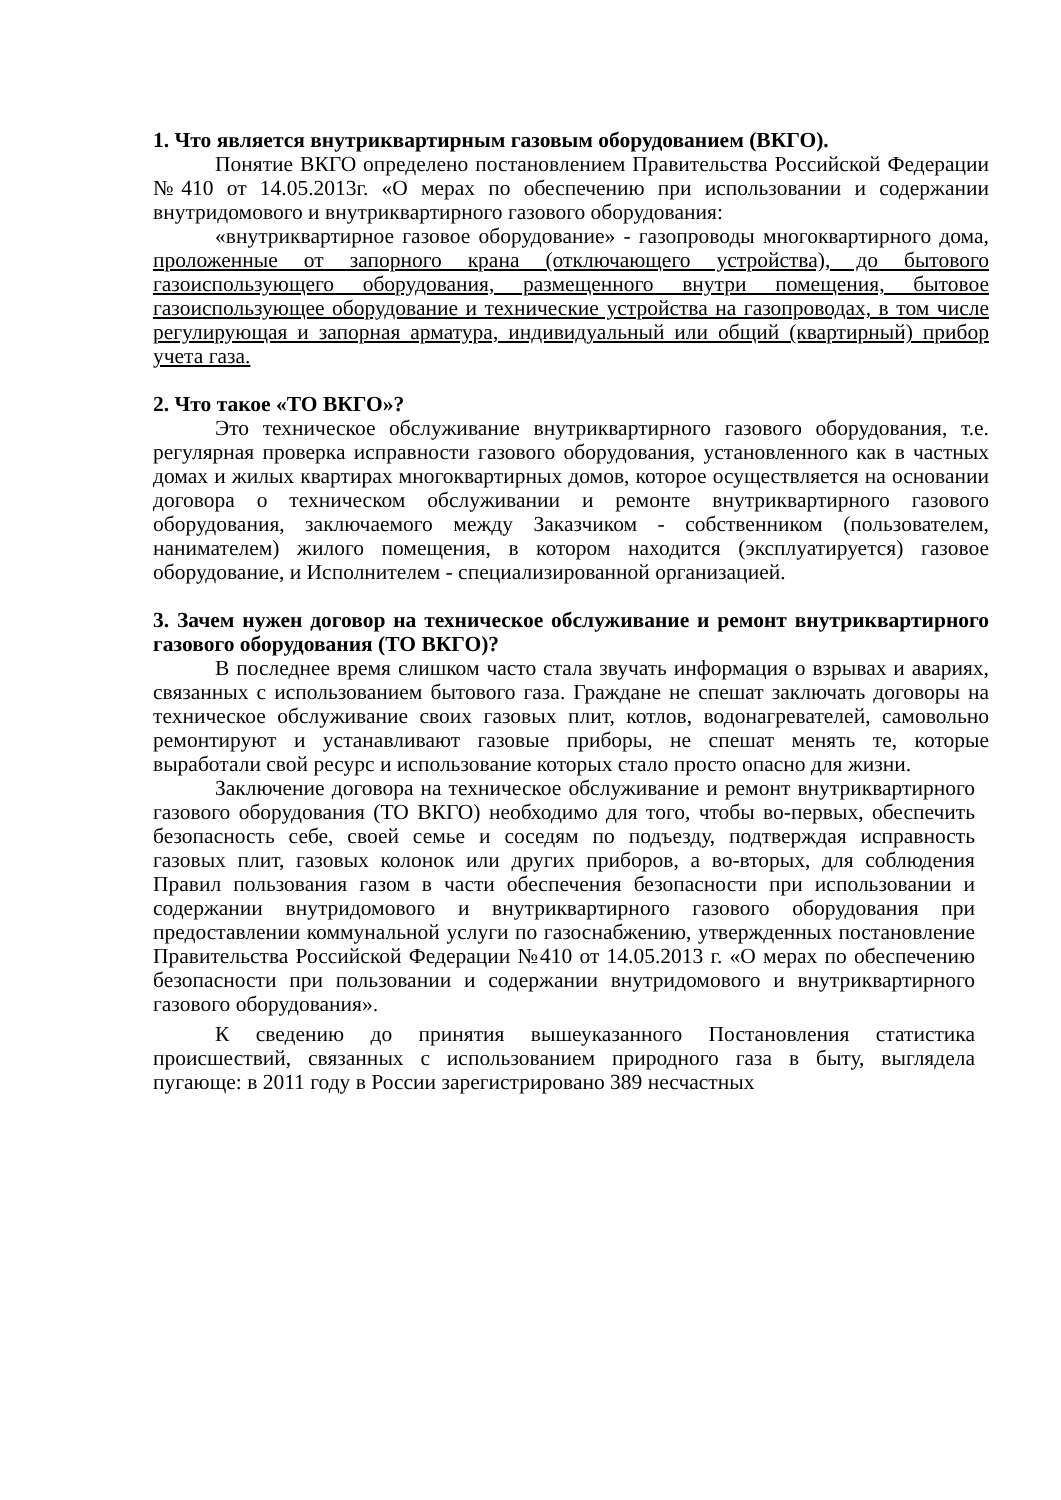1. Что является внутриквартирным газовым оборудованием (ВКГО).
Понятие ВКГО определено постановлением Правительства Российской Федерации №410 от 14.05.2013г. «О мерах по обеспечению при использовании и содержании внутридомового и внутриквартирного газового оборудования:
«внутриквартирное газовое оборудование» - газопроводы многоквартирного дома, проложенные от запорного крана (отключающего устройства), до бытового газоиспользующего оборудования, размещенного внутри помещения, бытовое газоиспользующее оборудование и технические устройства на газопроводах, в том числе регулирующая и запорная арматура, индивидуальный или общий (квартирный) прибор учета газа.
2. Что такое «ТО ВКГО»?
Это техническое обслуживание внутриквартирного газового оборудования, т.е. регулярная проверка исправности газового оборудования, установленного как в частных домах и жилых квартирах многоквартирных домов, которое осуществляется на основании договора о техническом обслуживании и ремонте внутриквартирного газового оборудования, заключаемого между Заказчиком - собственником (пользователем, нанимателем) жилого помещения, в котором находится (эксплуатируется) газовое оборудование, и Исполнителем - специализированной организацией.
3. Зачем нужен договор на техническое обслуживание и ремонт внутриквартирного газового оборудования (ТО ВКГО)?
В последнее время слишком часто стала звучать информация о взрывах и авариях, связанных с использованием бытового газа. Граждане не спешат заключать договоры на техническое обслуживание своих газовых плит, котлов, водонагревателей, самовольно ремонтируют и устанавливают газовые приборы, не спешат менять те, которые выработали свой ресурс и использование которых стало просто опасно для жизни.
Заключение договора на техническое обслуживание и ремонт внутриквартирного газового оборудования (ТО ВКГО) необходимо для того, чтобы во-первых, обеспечить безопасность себе, своей семье и соседям по подъезду, подтверждая исправность газовых плит, газовых колонок или других приборов, а во-вторых, для соблюдения Правил пользования газом в части обеспечения безопасности при использовании и содержании внутридомового и внутриквартирного газового оборудования при предоставлении коммунальной услуги по газоснабжению, утвержденных постановление Правительства Российской Федерации №410 от 14.05.2013 г. «О мерах по обеспечению безопасности при пользовании и содержании внутридомового и внутриквартирного газового оборудования».
К сведению до принятия вышеуказанного Постановления статистика происшествий, связанных с использованием природного газа в быту, выглядела пугающе: в 2011 году в России зарегистрировано 389 несчастных